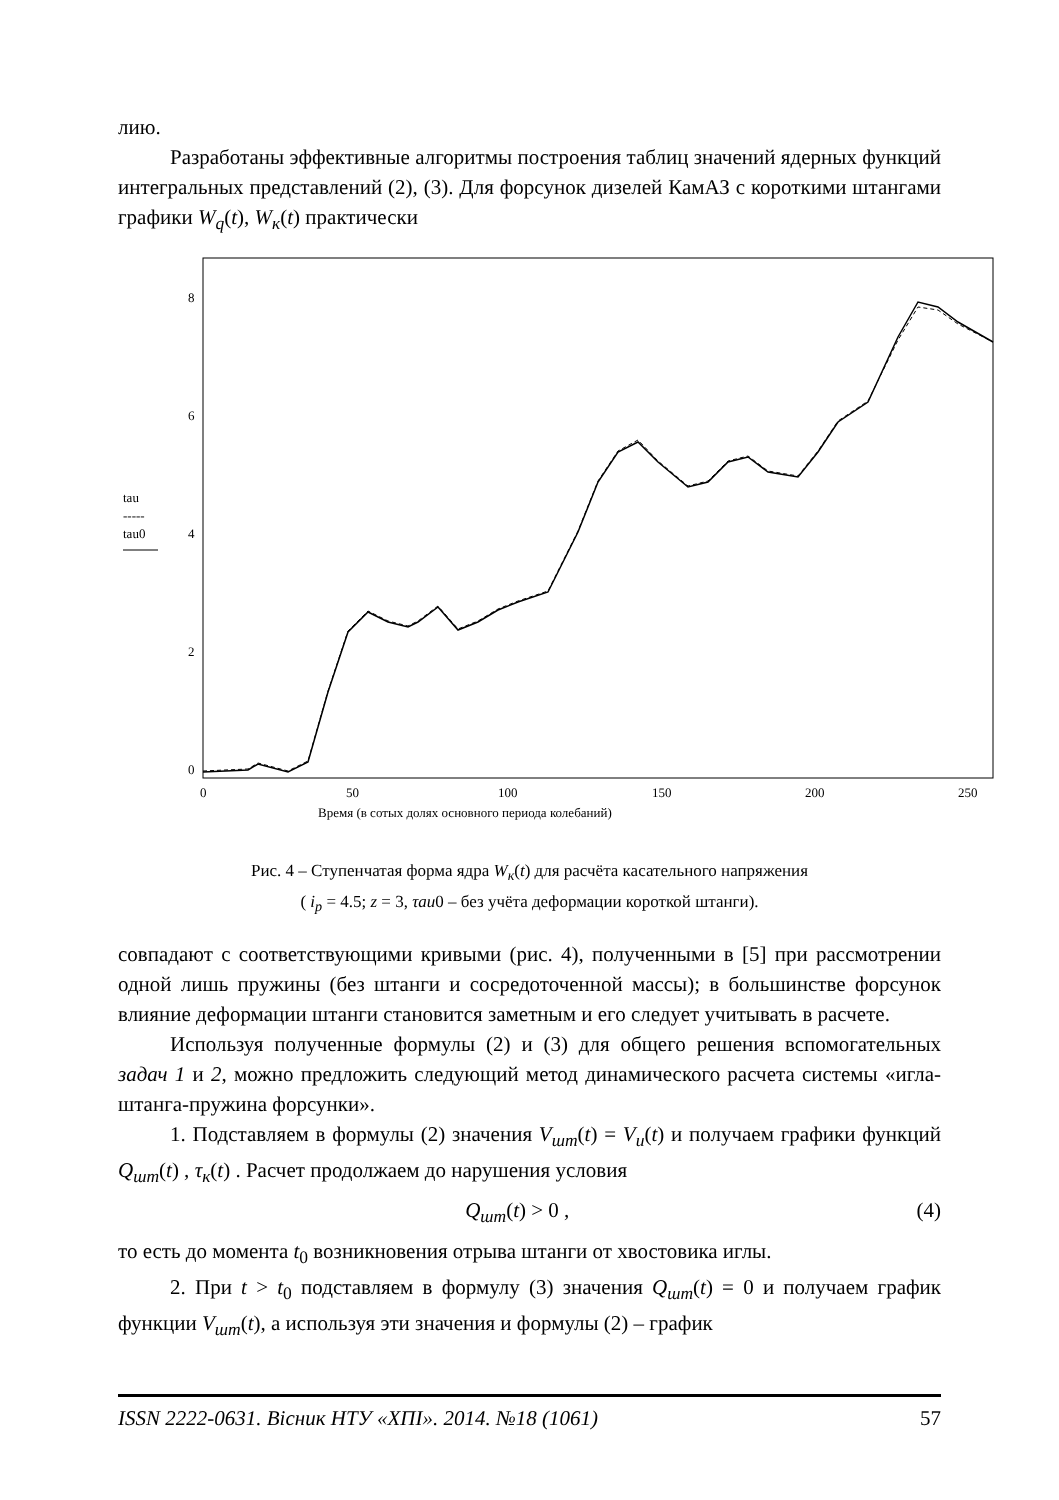лию.
Разработаны эффективные алгоритмы построения таблиц значений ядерных функций интегральных представлений (2), (3). Для форсунок дизелей КамАЗ с короткими штангами графики W<sub>q</sub>(t), W<sub>к</sub>(t) практически
8
6
4
2
0
tau
-----
tau0
0
50
100
150
200
250
Время (в сотых долях основного периода колебаний)
Рис. 4 – Ступенчатая форма ядра W<sub>к</sub>(t) для расчёта касательного напряжения
( i<sub>p</sub> = 4.5; z = 3, τau0 – без учёта деформации короткой штанги).
совпадают с соответствующими кривыми (рис. 4), полученными в [5] при рассмотрении одной лишь пружины (без штанги и сосредоточенной массы); в большинстве форсунок влияние деформации штанги становится заметным и его следует учитывать в расчете.
Используя полученные формулы (2) и (3) для общего решения вспомогательных задач 1 и 2, можно предложить следующий метод динамического расчета системы «игла-штанга-пружина форсунки».
1. Подставляем в формулы (2) значения V<sub>шт</sub>(t) = V<sub>u</sub>(t) и получаем графики функций Q<sub>шт</sub>(t) , τ<sub>к</sub>(t) . Расчет продолжаем до нарушения условия
Q<sub>шт</sub>(t) > 0 , (4)
то есть до момента t<sub>0</sub> возникновения отрыва штанги от хвостовика иглы.
2. При t > t<sub>0</sub> подставляем в формулу (3) значения Q<sub>шт</sub>(t) = 0 и получаем график функции V<sub>шт</sub>(t), а используя эти значения и формулы (2) – график
ISSN 2222-0631. Вісник НТУ «ХПІ». 2014. №18 (1061) 57